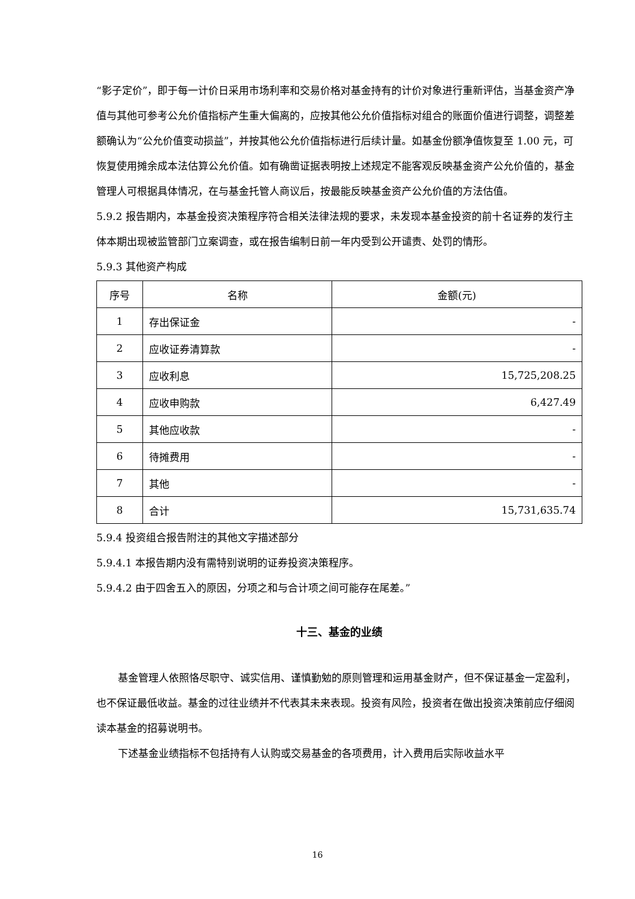“影子定价”，即于每一计价日采用市场利率和交易价格对基金持有的计价对象进行重新评估，当基金资产净值与其他可参考公允价值指标产生重大偏离的，应按其他公允价值指标对组合的账面价值进行调整，调整差额确认为“公允价值变动损益”，并按其他公允价值指标进行后续计量。如基金份额净值恢复至 1.00 元，可恢复使用摊余成本法估算公允价值。如有确凿证据表明按上述规定不能客观反映基金资产公允价值的，基金管理人可根据具体情况，在与基金托管人商议后，按最能反映基金资产公允价值的方法估值。
5.9.2 报告期内，本基金投资决策程序符合相关法律法规的要求，未发现本基金投资的前十名证券的发行主体本期出现被监管部门立案调查，或在报告编制日前一年内受到公开谴责、处罚的情形。
5.9.3 其他资产构成
| 序号 | 名称 | 金额(元) |
| 1 | 存出保证金 | - |
| 2 | 应收证券清算款 | - |
| 3 | 应收利息 | 15,725,208.25 |
| 4 | 应收申购款 | 6,427.49 |
| 5 | 其他应收款 | - |
| 6 | 待摊费用 | - |
| 7 | 其他 | - |
| 8 | 合计 | 15,731,635.74 |
5.9.4 投资组合报告附注的其他文字描述部分
5.9.4.1 本报告期内没有需特别说明的证券投资决策程序。
5.9.4.2 由于四舍五入的原因，分项之和与合计项之间可能存在尾差。”
十三、基金的业绩
基金管理人依照恪尽职守、诚实信用、谨慎勤勉的原则管理和运用基金财产，但不保证基金一定盈利，也不保证最低收益。基金的过往业绩并不代表其未来表现。投资有风险，投资者在做出投资决策前应仔细阅读本基金的招募说明书。
下述基金业绩指标不包括持有人认购或交易基金的各项费用，计入费用后实际收益水平
16